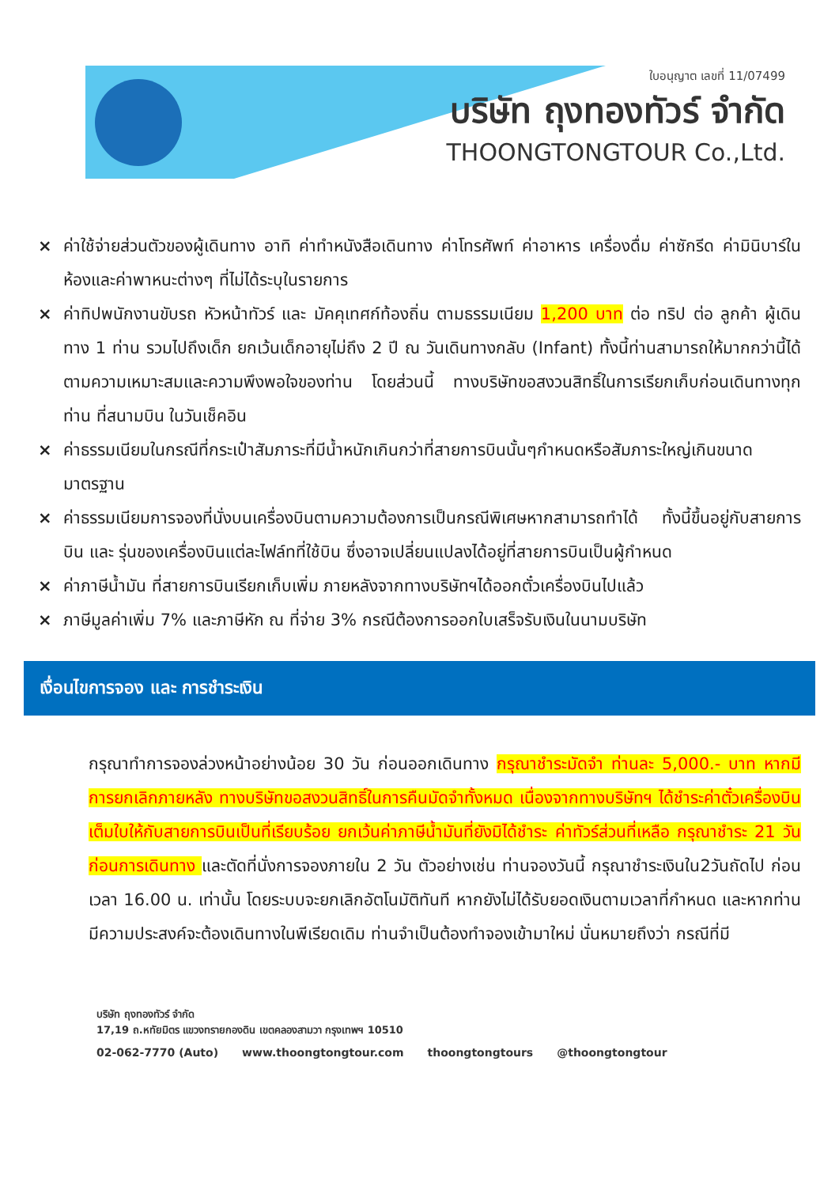ใบอนุญาต เลขที่ 11/07499
บริษัท ถุงทองทัวร์ จำกัด
THOONGTONGTOUR Co.,Ltd.
× ค่าใช้จ่ายส่วนตัวของผู้เดินทาง อาทิ ค่าทำหนังสือเดินทาง ค่าโทรศัพท์ ค่าอาหาร เครื่องดื่ม ค่าซักรีด ค่ามินิบาร์ในห้องและค่าพาหนะต่างๆ ที่ไม่ได้ระบุในรายการ
× ค่าทิปพนักงานขับรถ หัวหน้าทัวร์ และ มัคคุเทศก์ท้องถิ่น ตามธรรมเนียม 1,200 บาท ต่อ ทริป ต่อ ลูกค้า ผู้เดินทาง 1 ท่าน รวมไปถึงเด็ก ยกเว้นเด็กอายุไม่ถึง 2 ปี ณ วันเดินทางกลับ (Infant) ทั้งนี้ท่านสามารถให้มากกว่านี้ได้ตามความเหมาะสมและความพึงพอใจของท่าน โดยส่วนนี้ ทางบริษัทขอสงวนสิทธิ์ในการเรียกเก็บก่อนเดินทางทุกท่าน ที่สนามบิน ในวันเช็คอิน
× ค่าธรรมเนียมในกรณีที่กระเป๋าสัมภาระที่มีน้ำหนักเกินกว่าที่สายการบินนั้นๆกำหนดหรือสัมภาระใหญ่เกินขนาดมาตรฐาน
× ค่าธรรมเนียมการจองที่นั่งบนเครื่องบินตามความต้องการเป็นกรณีพิเศษหากสามารถทำได้ ทั้งนี้ขึ้นอยู่กับสายการบิน และ รุ่นของเครื่องบินแต่ละไฟล์ทที่ใช้บิน ซึ่งอาจเปลี่ยนแปลงได้อยู่ที่สายการบินเป็นผู้กำหนด
× ค่าภาษีน้ำมัน ที่สายการบินเรียกเก็บเพิ่ม ภายหลังจากทางบริษัทฯได้ออกตั๋วเครื่องบินไปแล้ว
× ภาษีมูลค่าเพิ่ม 7% และภาษีหัก ณ ที่จ่าย 3% กรณีต้องการออกใบเสร็จรับเงินในนามบริษัท
เงื่อนไขการจอง และ การชำระเงิน
กรุณาทำการจองล่วงหน้าอย่างน้อย 30 วัน ก่อนออกเดินทาง กรุณาชำระมัดจำ ท่านละ 5,000.- บาท หากมีการยกเลิกภายหลัง ทางบริษัทขอสงวนสิทธิ์ในการคืนมัดจำทั้งหมด เนื่องจากทางบริษัทฯ ได้ชำระค่าตั๋วเครื่องบินเต็มใบให้กับสายการบินเป็นที่เรียบร้อย ยกเว้นค่าภาษีน้ำมันที่ยังมิได้ชำระ ค่าทัวร์ส่วนที่เหลือ กรุณาชำระ 21 วันก่อนการเดินทาง และตัดที่นั่งการจองภายใน 2 วัน ตัวอย่างเช่น ท่านจองวันนี้ กรุณาชำระเงินใน2วันถัดไป ก่อนเวลา 16.00 น. เท่านั้น โดยระบบจะยกเลิกอัตโนมัติทันที หากยังไม่ได้รับยอดเงินตามเวลาที่กำหนด และหากท่านมีความประสงค์จะต้องเดินทางในพีเรียดเดิม ท่านจำเป็นต้องทำจองเข้ามาใหม่ นั่นหมายถึงว่า กรณีที่มี
บริษัท ถุงทองทัวร์ จำกัด
17,19 ถ.หทัยมิตร แขวงทรายกองดิน เขตคลองสามวา กรุงเทพฯ 10510
02-062-7770 (Auto) www.thoongtongtour.com thoongtongtours @thoongtongtour